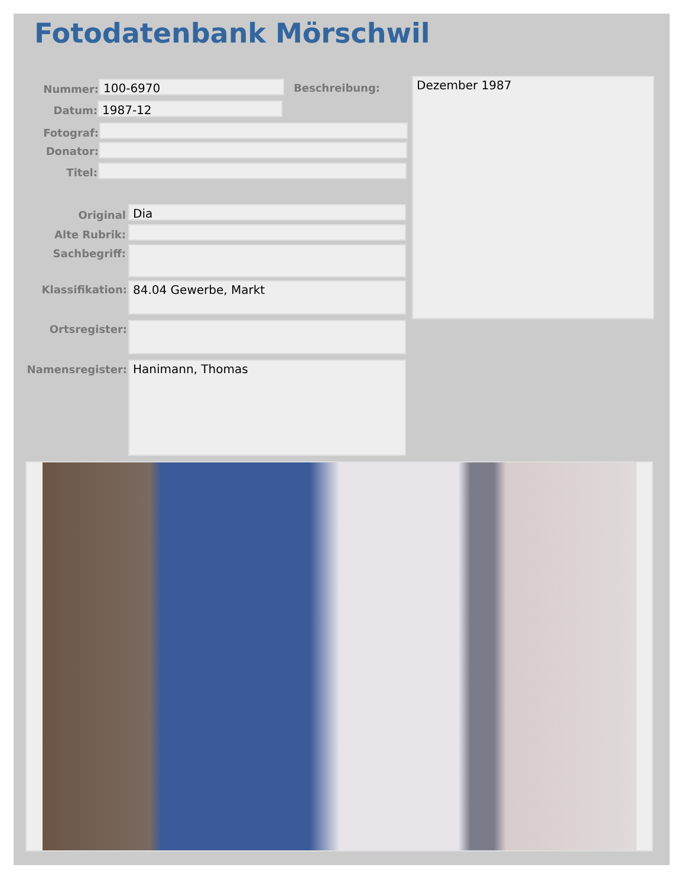Fotodatenbank Mörschwil
Nummer: 100-6970 Beschreibung: Dezember 1987
Datum: 1987-12
Fotograf:
Donator:
Titel:
Original Dia
Alte Rubrik:
Sachbegriff:
Klassifikation: 84.04 Gewerbe, Markt
Ortsregister:
Namensregister: Hanimann, Thomas